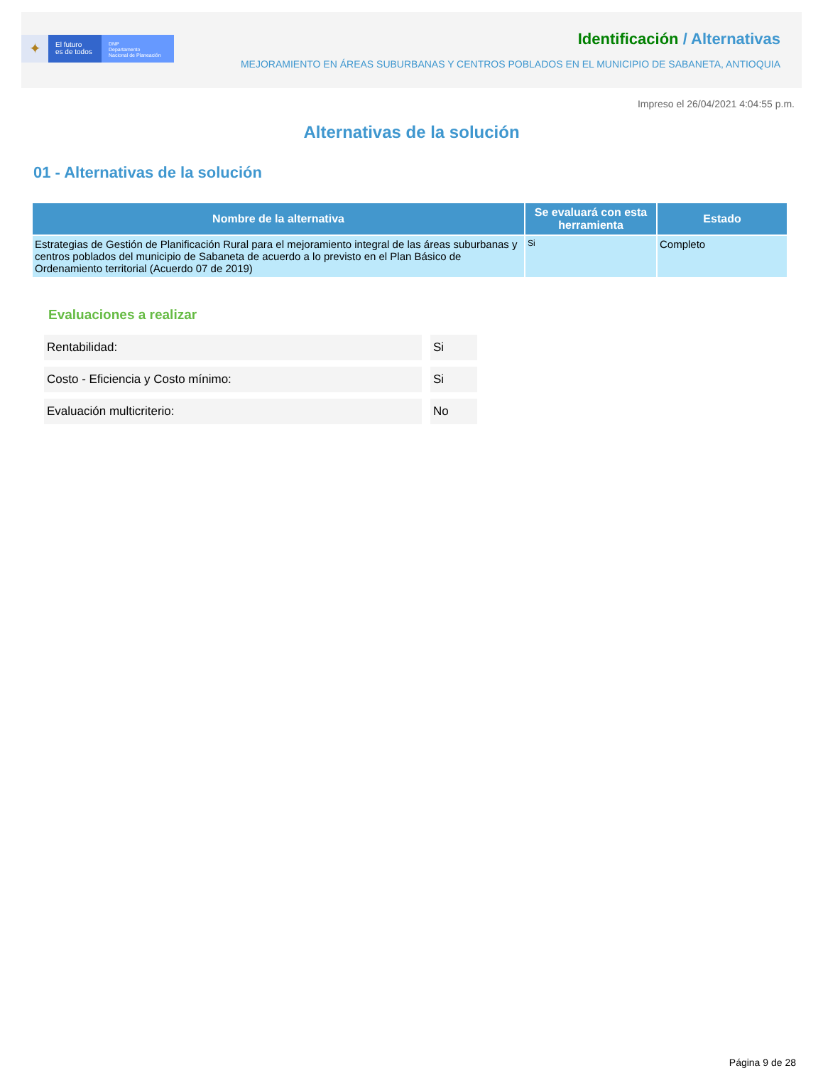✦
El futuro
es de todos
DNP
Departamento
Nacional de Planeación
Identificación / Alternativas
MEJORAMIENTO EN ÁREAS SUBURBANAS Y CENTROS POBLADOS EN EL MUNICIPIO DE SABANETA, ANTIOQUIA
Impreso el 26/04/2021 4:04:55 p.m.
Alternativas de la solución
01 - Alternativas de la solución
| Nombre de la alternativa | Se evaluará con esta herramienta | Estado |
| --- | --- | --- |
| Estrategias de Gestión de Planificación Rural para el mejoramiento integral de las áreas suburbanas y centros poblados del municipio de Sabaneta de acuerdo a lo previsto en el Plan Básico de Ordenamiento territorial (Acuerdo 07 de 2019) | Si | Completo |
Evaluaciones a realizar
| Rentabilidad: | Si |
| Costo - Eficiencia y Costo mínimo: | Si |
| Evaluación multicriterio: | No |
Página 9 de 28